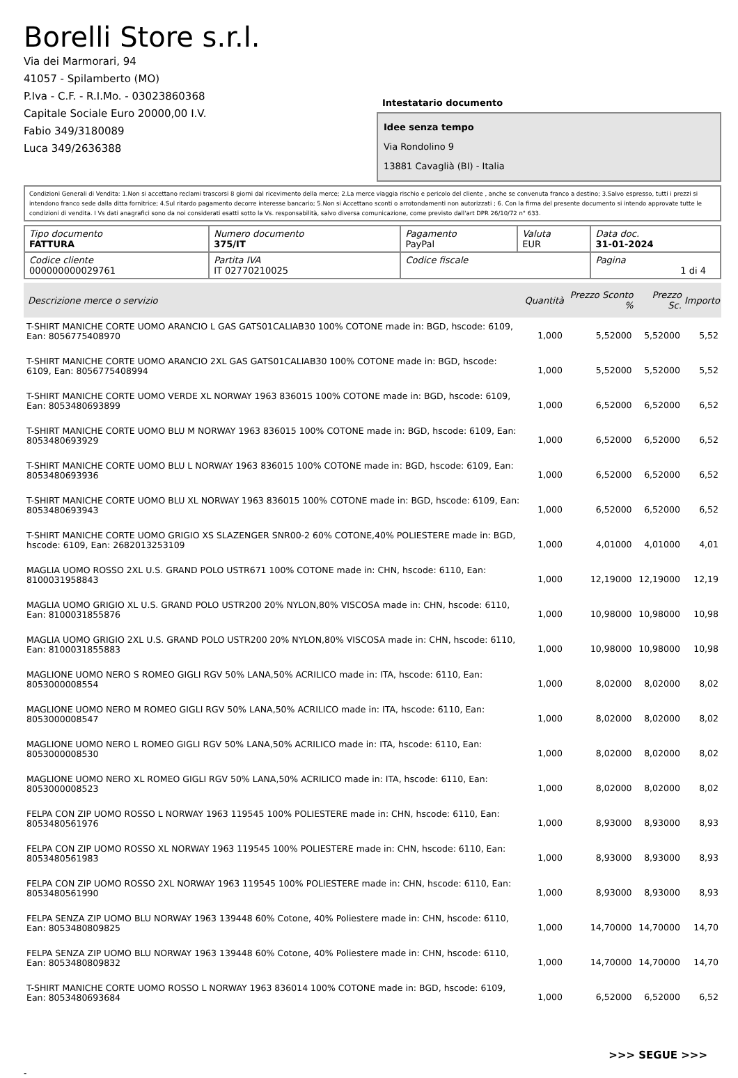Borelli Store s.r.l.
Via dei Marmorari, 94
41057 - Spilamberto (MO)
P.Iva - C.F. - R.I.Mo. - 03023860368
Capitale Sociale Euro 20000,00 I.V.
Fabio 349/3180089
Luca 349/2636388
Intestatario documento
Idee senza tempo
Via Rondolino 9
13881 Cavaglià (BI) - Italia
Condizioni Generali di Vendita: 1.Non si accettano reclami trascorsi 8 giorni dal ricevimento della merce; 2.La merce viaggia rischio e pericolo del cliente , anche se convenuta franco a destino; 3.Salvo espresso, tutti i prezzi si intendono franco sede dalla ditta fornitrice; 4.Sul ritardo pagamento decorre interesse bancario; 5.Non si Accettano sconti o arrotondamenti non autorizzati ; 6. Con la firma del presente documento si intendo approvate tutte le condizioni di vendita. I Vs dati anagrafici sono da noi considerati esatti sotto la Vs. responsabilità, salvo diversa comunicazione, come previsto dall'art DPR 26/10/72 n° 633.
| Tipo documento FATTURA | Numero documento 375/IT | Pagamento PayPal | Valuta EUR | Data doc. 31-01-2024 |
| Codice cliente 000000000029761 | Partita IVA IT 02770210025 | Codice fiscale | | Pagina 1 di 4 |
| Descrizione merce o servizio | Quantità | Prezzo Sconto % | Prezzo Sc. | Importo |
| --- | --- | --- | --- | --- |
| T-SHIRT MANICHE CORTE UOMO ARANCIO L GAS GATS01CALIAB30 100% COTONE made in: BGD, hscode: 6109, Ean: 8056775408970 | 1,000 | 5,52000 | 5,52000 | 5,52 |
| T-SHIRT MANICHE CORTE UOMO ARANCIO 2XL GAS GATS01CALIAB30 100% COTONE made in: BGD, hscode: 6109, Ean: 8056775408994 | 1,000 | 5,52000 | 5,52000 | 5,52 |
| T-SHIRT MANICHE CORTE UOMO VERDE XL NORWAY 1963 836015 100% COTONE made in: BGD, hscode: 6109, Ean: 8053480693899 | 1,000 | 6,52000 | 6,52000 | 6,52 |
| T-SHIRT MANICHE CORTE UOMO BLU M NORWAY 1963 836015 100% COTONE made in: BGD, hscode: 6109, Ean: 8053480693929 | 1,000 | 6,52000 | 6,52000 | 6,52 |
| T-SHIRT MANICHE CORTE UOMO BLU L NORWAY 1963 836015 100% COTONE made in: BGD, hscode: 6109, Ean: 8053480693936 | 1,000 | 6,52000 | 6,52000 | 6,52 |
| T-SHIRT MANICHE CORTE UOMO BLU XL NORWAY 1963 836015 100% COTONE made in: BGD, hscode: 6109, Ean: 8053480693943 | 1,000 | 6,52000 | 6,52000 | 6,52 |
| T-SHIRT MANICHE CORTE UOMO GRIGIO XS SLAZENGER SNR00-2 60% COTONE,40% POLIESTERE made in: BGD, hscode: 6109, Ean: 2682013253109 | 1,000 | 4,01000 | 4,01000 | 4,01 |
| MAGLIA UOMO ROSSO 2XL U.S. GRAND POLO USTR671 100% COTONE made in: CHN, hscode: 6110, Ean: 8100031958843 | 1,000 | 12,19000 | 12,19000 | 12,19 |
| MAGLIA UOMO GRIGIO XL U.S. GRAND POLO USTR200 20% NYLON,80% VISCOSA made in: CHN, hscode: 6110, Ean: 8100031855876 | 1,000 | 10,98000 | 10,98000 | 10,98 |
| MAGLIA UOMO GRIGIO 2XL U.S. GRAND POLO USTR200 20% NYLON,80% VISCOSA made in: CHN, hscode: 6110, Ean: 8100031855883 | 1,000 | 10,98000 | 10,98000 | 10,98 |
| MAGLIONE UOMO NERO S ROMEO GIGLI RGV 50% LANA,50% ACRILICO made in: ITA, hscode: 6110, Ean: 8053000008554 | 1,000 | 8,02000 | 8,02000 | 8,02 |
| MAGLIONE UOMO NERO M ROMEO GIGLI RGV 50% LANA,50% ACRILICO made in: ITA, hscode: 6110, Ean: 8053000008547 | 1,000 | 8,02000 | 8,02000 | 8,02 |
| MAGLIONE UOMO NERO L ROMEO GIGLI RGV 50% LANA,50% ACRILICO made in: ITA, hscode: 6110, Ean: 8053000008530 | 1,000 | 8,02000 | 8,02000 | 8,02 |
| MAGLIONE UOMO NERO XL ROMEO GIGLI RGV 50% LANA,50% ACRILICO made in: ITA, hscode: 6110, Ean: 8053000008523 | 1,000 | 8,02000 | 8,02000 | 8,02 |
| FELPA CON ZIP UOMO ROSSO L NORWAY 1963 119545 100% POLIESTERE made in: CHN, hscode: 6110, Ean: 8053480561976 | 1,000 | 8,93000 | 8,93000 | 8,93 |
| FELPA CON ZIP UOMO ROSSO XL NORWAY 1963 119545 100% POLIESTERE made in: CHN, hscode: 6110, Ean: 8053480561983 | 1,000 | 8,93000 | 8,93000 | 8,93 |
| FELPA CON ZIP UOMO ROSSO 2XL NORWAY 1963 119545 100% POLIESTERE made in: CHN, hscode: 6110, Ean: 8053480561990 | 1,000 | 8,93000 | 8,93000 | 8,93 |
| FELPA SENZA ZIP UOMO BLU NORWAY 1963 139448 60% Cotone, 40% Poliestere made in: CHN, hscode: 6110, Ean: 8053480809825 | 1,000 | 14,70000 | 14,70000 | 14,70 |
| FELPA SENZA ZIP UOMO BLU NORWAY 1963 139448 60% Cotone, 40% Poliestere made in: CHN, hscode: 6110, Ean: 8053480809832 | 1,000 | 14,70000 | 14,70000 | 14,70 |
| T-SHIRT MANICHE CORTE UOMO ROSSO L NORWAY 1963 836014 100% COTONE made in: BGD, hscode: 6109, Ean: 8053480693684 | 1,000 | 6,52000 | 6,52000 | 6,52 |
>>> SEGUE >>>
-